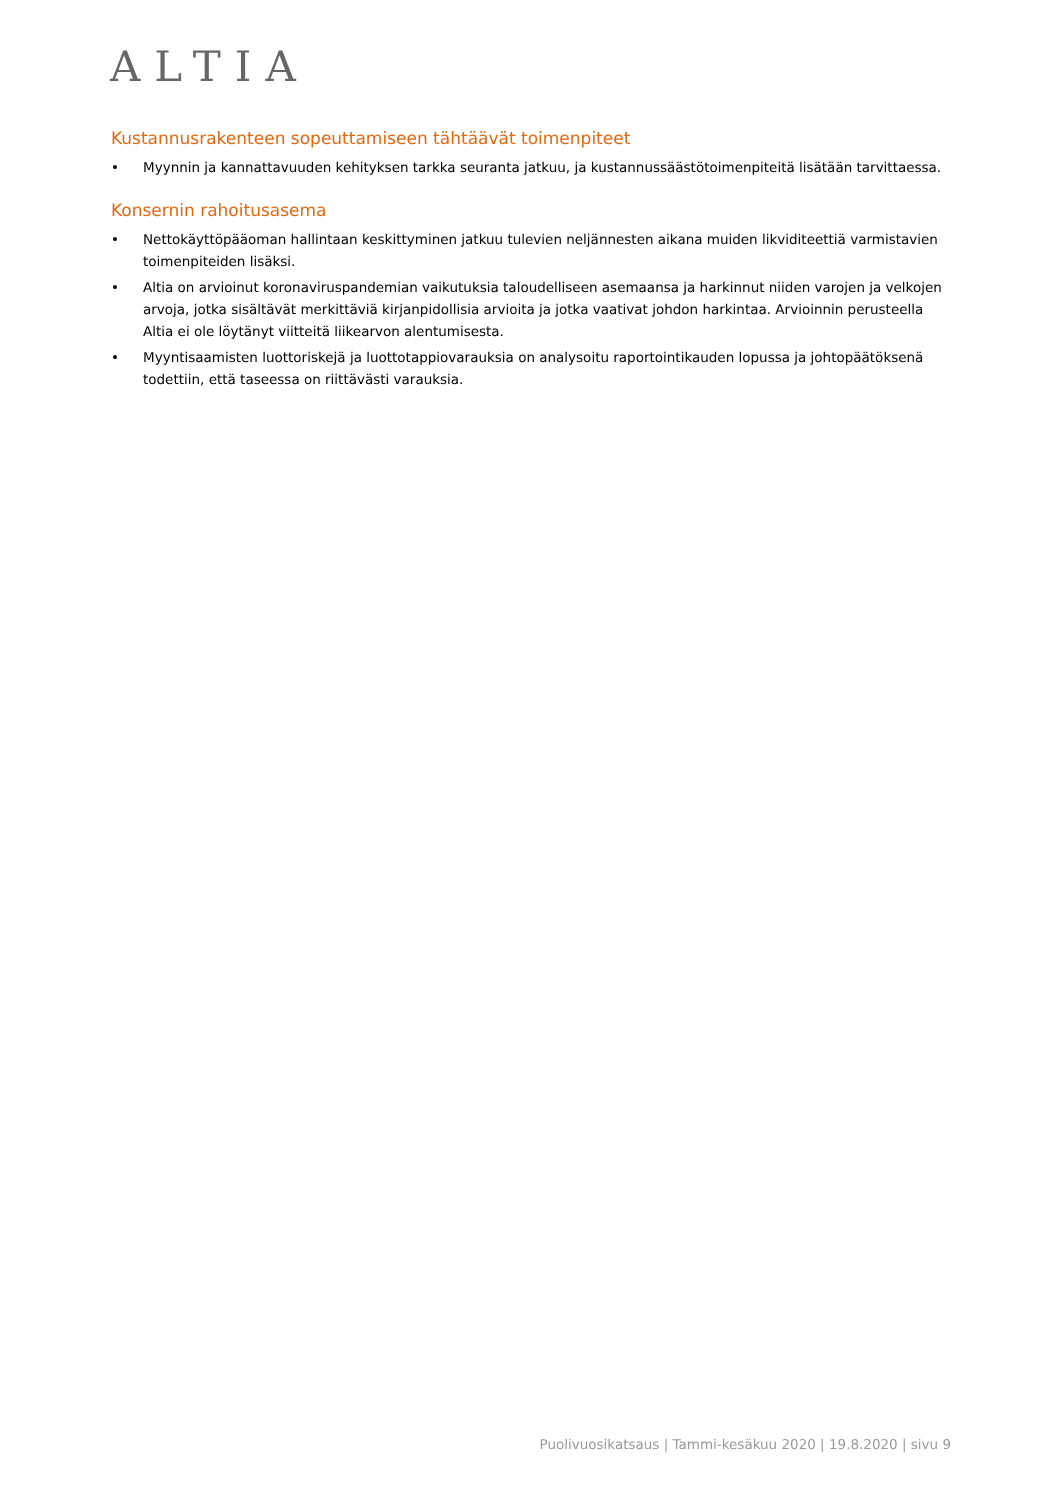ALTIA
Kustannusrakenteen sopeuttamiseen tähtäävät toimenpiteet
• Myynnin ja kannattavuuden kehityksen tarkka seuranta jatkuu, ja kustannussäästötoimenpiteitä lisätään tarvittaessa.
Konsernin rahoitusasema
• Nettokäyttöpääoman hallintaan keskittyminen jatkuu tulevien neljännesten aikana muiden likviditeettiä varmistavien toimenpiteiden lisäksi.
• Altia on arvioinut koronaviruspandemian vaikutuksia taloudelliseen asemaansa ja harkinnut niiden varojen ja velkojen arvoja, jotka sisältävät merkittäviä kirjanpidollisia arvioita ja jotka vaativat johdon harkintaa. Arvioinnin perusteella Altia ei ole löytänyt viitteitä liikearvon alentumisesta.
• Myyntisaamisten luottoriskejä ja luottotappiovarauksia on analysoitu raportointikauden lopussa ja johtopäätöksenä todettiin, että taseessa on riittävästi varauksia.
Puolivuosikatsaus | Tammi-kesäkuu 2020 | 19.8.2020 | sivu 9